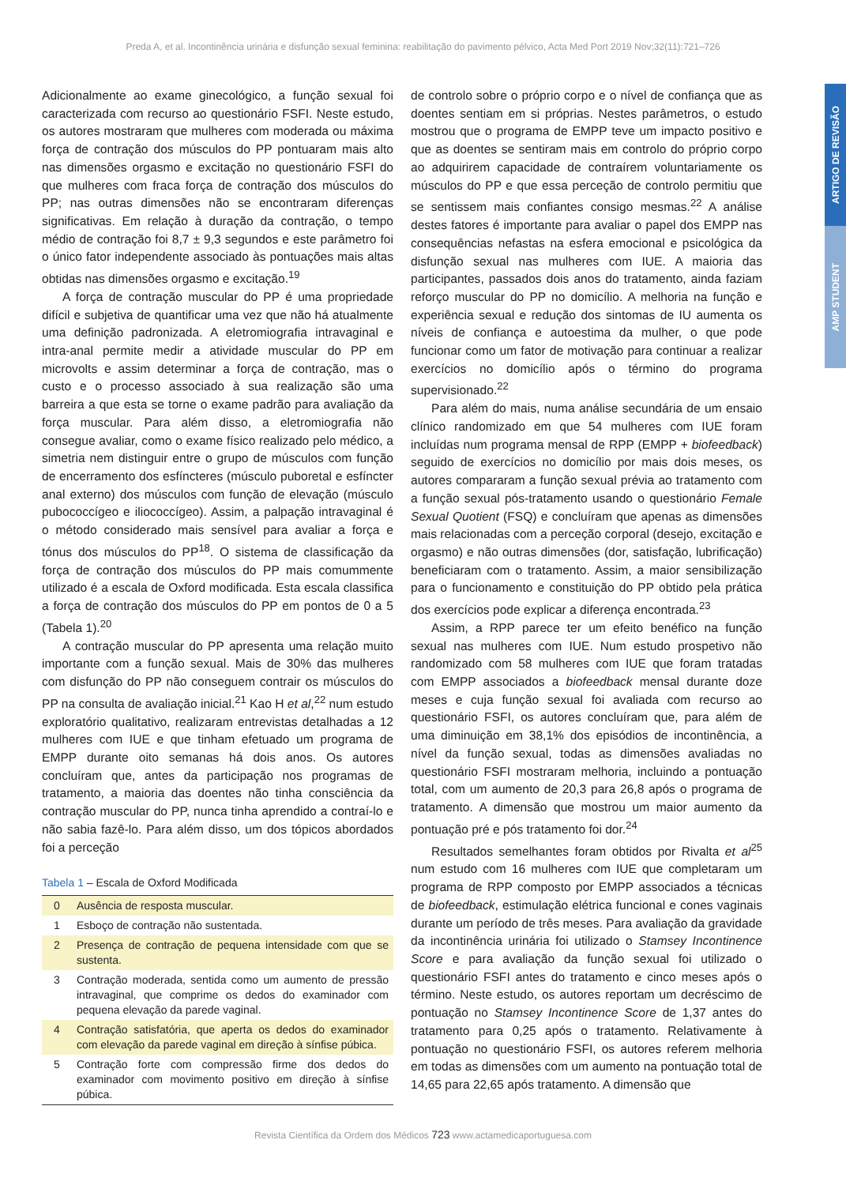Preda A, et al. Incontinência urinária e disfunção sexual feminina: reabilitação do pavimento pélvico, Acta Med Port 2019 Nov;32(11):721–726
ARTIGO DE REVISÃO
AMP STUDENT
Adicionalmente ao exame ginecológico, a função sexual foi caracterizada com recurso ao questionário FSFI. Neste estudo, os autores mostraram que mulheres com moderada ou máxima força de contração dos músculos do PP pontuaram mais alto nas dimensões orgasmo e excitação no questionário FSFI do que mulheres com fraca força de contração dos músculos do PP; nas outras dimensões não se encontraram diferenças significativas. Em relação à duração da contração, o tempo médio de contração foi 8,7 ± 9,3 segundos e este parâmetro foi o único fator independente associado às pontuações mais altas obtidas nas dimensões orgasmo e excitação.<sup>19</sup>
A força de contração muscular do PP é uma propriedade difícil e subjetiva de quantificar uma vez que não há atualmente uma definição padronizada. A eletromiografia intravaginal e intra-anal permite medir a atividade muscular do PP em microvolts e assim determinar a força de contração, mas o custo e o processo associado à sua realização são uma barreira a que esta se torne o exame padrão para avaliação da força muscular. Para além disso, a eletromiografia não consegue avaliar, como o exame físico realizado pelo médico, a simetria nem distinguir entre o grupo de músculos com função de encerramento dos esfíncteres (músculo puboretal e esfíncter anal externo) dos músculos com função de elevação (músculo pubococcígeo e iliococcígeo). Assim, a palpação intravaginal é o método considerado mais sensível para avaliar a força e tónus dos músculos do PP<sup>18</sup>. O sistema de classificação da força de contração dos músculos do PP mais comummente utilizado é a escala de Oxford modificada. Esta escala classifica a força de contração dos músculos do PP em pontos de 0 a 5 (Tabela 1).<sup>20</sup>
A contração muscular do PP apresenta uma relação muito importante com a função sexual. Mais de 30% das mulheres com disfunção do PP não conseguem contrair os músculos do PP na consulta de avaliação inicial.<sup>21</sup> Kao H et al,<sup>22</sup> num estudo exploratório qualitativo, realizaram entrevistas detalhadas a 12 mulheres com IUE e que tinham efetuado um programa de EMPP durante oito semanas há dois anos. Os autores concluíram que, antes da participação nos programas de tratamento, a maioria das doentes não tinha consciência da contração muscular do PP, nunca tinha aprendido a contraí-lo e não sabia fazê-lo. Para além disso, um dos tópicos abordados foi a perceção
Tabela 1 – Escala de Oxford Modificada
| 0 | Ausência de resposta muscular. |
| 1 | Esboço de contração não sustentada. |
| 2 | Presença de contração de pequena intensidade com que se sustenta. |
| 3 | Contração moderada, sentida como um aumento de pressão intravaginal, que comprime os dedos do examinador com pequena elevação da parede vaginal. |
| 4 | Contração satisfatória, que aperta os dedos do examinador com elevação da parede vaginal em direção à sínfise púbica. |
| 5 | Contração forte com compressão firme dos dedos do examinador com movimento positivo em direção à sínfise púbica. |
de controlo sobre o próprio corpo e o nível de confiança que as doentes sentiam em si próprias. Nestes parâmetros, o estudo mostrou que o programa de EMPP teve um impacto positivo e que as doentes se sentiram mais em controlo do próprio corpo ao adquirirem capacidade de contraírem voluntariamente os músculos do PP e que essa perceção de controlo permitiu que se sentissem mais confiantes consigo mesmas.<sup>22</sup> A análise destes fatores é importante para avaliar o papel dos EMPP nas consequências nefastas na esfera emocional e psicológica da disfunção sexual nas mulheres com IUE. A maioria das participantes, passados dois anos do tratamento, ainda faziam reforço muscular do PP no domicílio. A melhoria na função e experiência sexual e redução dos sintomas de IU aumenta os níveis de confiança e autoestima da mulher, o que pode funcionar como um fator de motivação para continuar a realizar exercícios no domicílio após o término do programa supervisionado.<sup>22</sup>
Para além do mais, numa análise secundária de um ensaio clínico randomizado em que 54 mulheres com IUE foram incluídas num programa mensal de RPP (EMPP + biofeedback) seguido de exercícios no domicílio por mais dois meses, os autores compararam a função sexual prévia ao tratamento com a função sexual pós-tratamento usando o questionário Female Sexual Quotient (FSQ) e concluíram que apenas as dimensões mais relacionadas com a perceção corporal (desejo, excitação e orgasmo) e não outras dimensões (dor, satisfação, lubrificação) beneficiaram com o tratamento. Assim, a maior sensibilização para o funcionamento e constituição do PP obtido pela prática dos exercícios pode explicar a diferença encontrada.<sup>23</sup>
Assim, a RPP parece ter um efeito benéfico na função sexual nas mulheres com IUE. Num estudo prospetivo não randomizado com 58 mulheres com IUE que foram tratadas com EMPP associados a biofeedback mensal durante doze meses e cuja função sexual foi avaliada com recurso ao questionário FSFI, os autores concluíram que, para além de uma diminuição em 38,1% dos episódios de incontinência, a nível da função sexual, todas as dimensões avaliadas no questionário FSFI mostraram melhoria, incluindo a pontuação total, com um aumento de 20,3 para 26,8 após o programa de tratamento. A dimensão que mostrou um maior aumento da pontuação pré e pós tratamento foi dor.<sup>24</sup>
Resultados semelhantes foram obtidos por Rivalta et al<sup>25</sup> num estudo com 16 mulheres com IUE que completaram um programa de RPP composto por EMPP associados a técnicas de biofeedback, estimulação elétrica funcional e cones vaginais durante um período de três meses. Para avaliação da gravidade da incontinência urinária foi utilizado o Stamsey Incontinence Score e para avaliação da função sexual foi utilizado o questionário FSFI antes do tratamento e cinco meses após o término. Neste estudo, os autores reportam um decréscimo de pontuação no Stamsey Incontinence Score de 1,37 antes do tratamento para 0,25 após o tratamento. Relativamente à pontuação no questionário FSFI, os autores referem melhoria em todas as dimensões com um aumento na pontuação total de 14,65 para 22,65 após tratamento. A dimensão que
Revista Científica da Ordem dos Médicos 723 www.actamedicaportuguesa.com